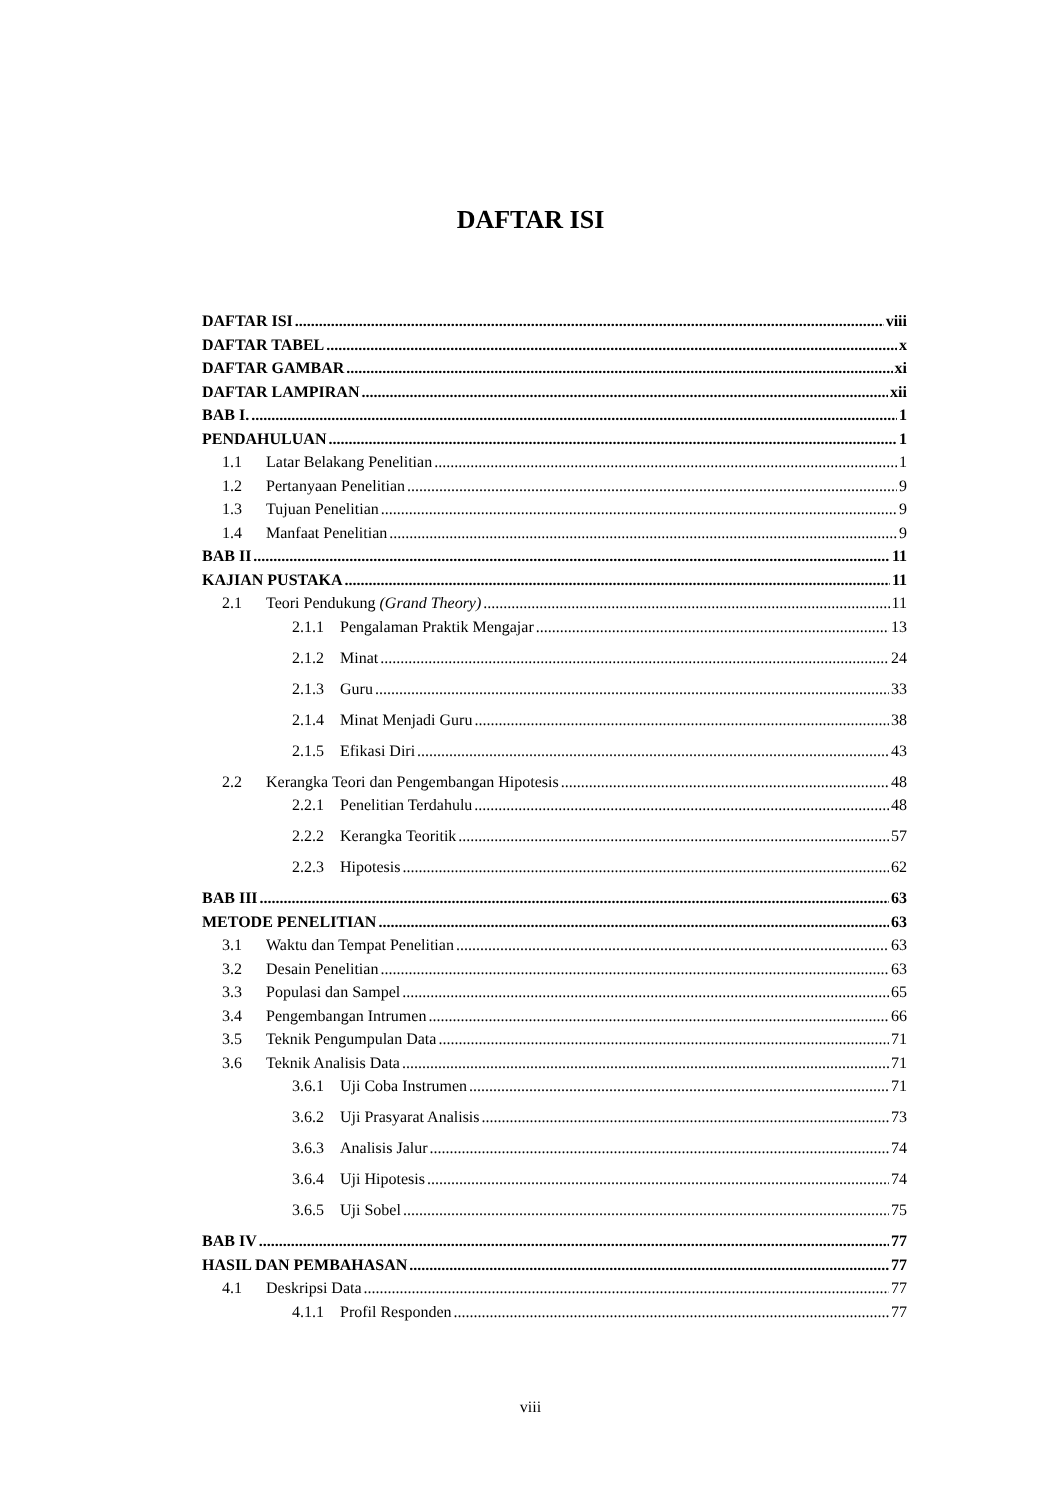DAFTAR ISI
DAFTAR ISI viii
DAFTAR TABEL x
DAFTAR GAMBAR xi
DAFTAR LAMPIRAN xii
BAB I. 1
PENDAHULUAN 1
1.1 Latar Belakang Penelitian 1
1.2 Pertanyaan Penelitian 9
1.3 Tujuan Penelitian 9
1.4 Manfaat Penelitian 9
BAB II 11
KAJIAN PUSTAKA 11
2.1 Teori Pendukung (Grand Theory) 11
2.1.1 Pengalaman Praktik Mengajar 13
2.1.2 Minat 24
2.1.3 Guru 33
2.1.4 Minat Menjadi Guru 38
2.1.5 Efikasi Diri 43
2.2 Kerangka Teori dan Pengembangan Hipotesis 48
2.2.1 Penelitian Terdahulu 48
2.2.2 Kerangka Teoritik 57
2.2.3 Hipotesis 62
BAB III 63
METODE PENELITIAN 63
3.1 Waktu dan Tempat Penelitian 63
3.2 Desain Penelitian 63
3.3 Populasi dan Sampel 65
3.4 Pengembangan Intrumen 66
3.5 Teknik Pengumpulan Data 71
3.6 Teknik Analisis Data 71
3.6.1 Uji Coba Instrumen 71
3.6.2 Uji Prasyarat Analisis 73
3.6.3 Analisis Jalur 74
3.6.4 Uji Hipotesis 74
3.6.5 Uji Sobel 75
BAB IV 77
HASIL DAN PEMBAHASAN 77
4.1 Deskripsi Data 77
4.1.1 Profil Responden 77
viii